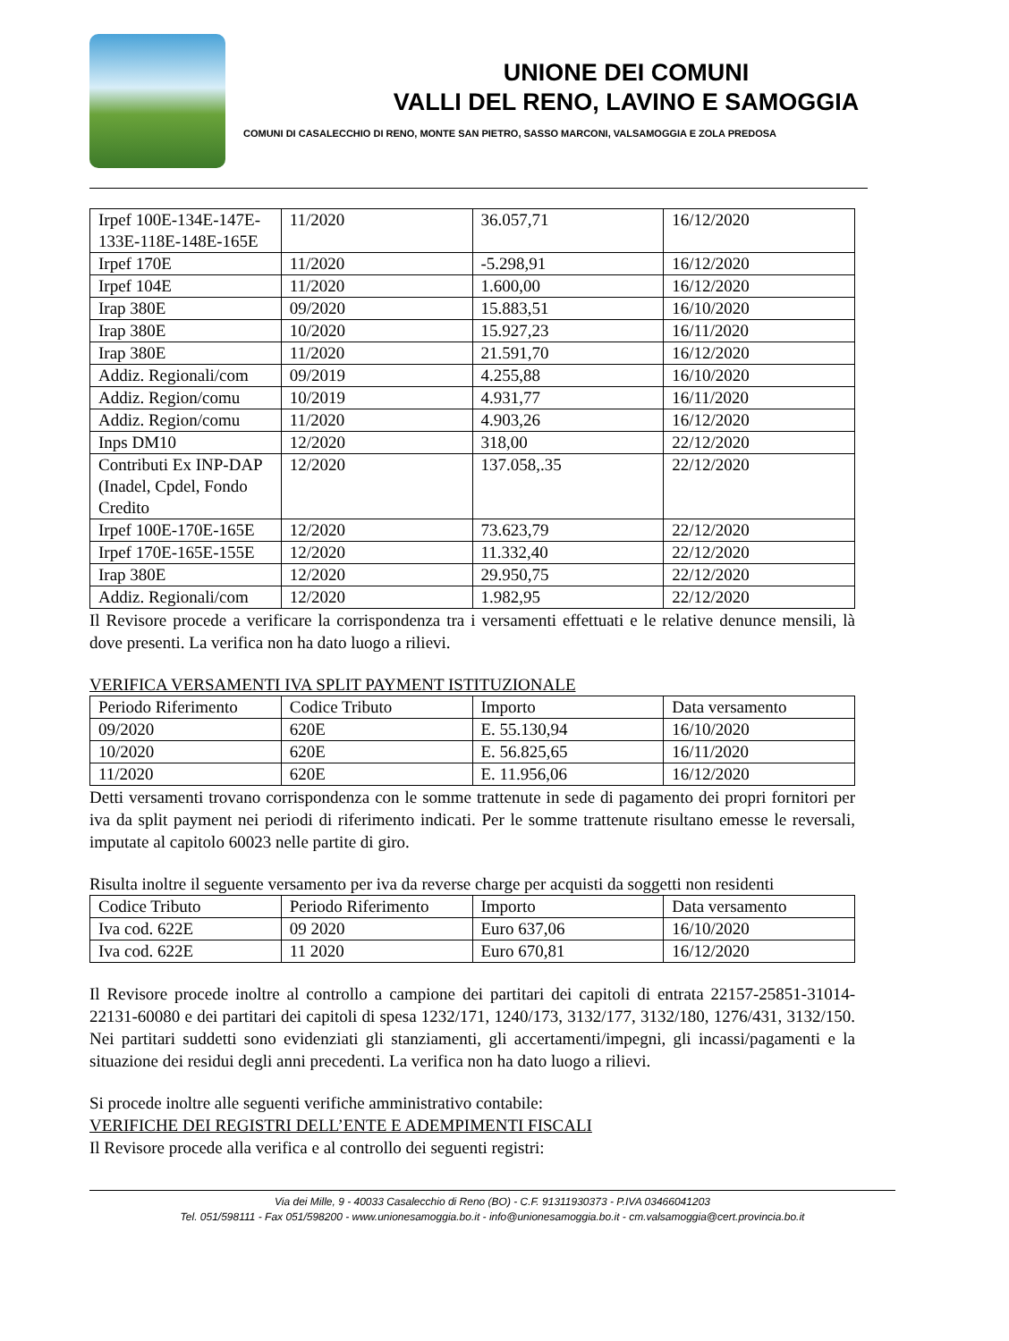UNIONE DEI COMUNI
VALLI DEL RENO, LAVINO E SAMOGGIA
COMUNI DI CASALECCHIO DI RENO, MONTE SAN PIETRO, SASSO MARCONI, VALSAMOGGIA E ZOLA PREDOSA
| Irpef 100E-134E-147E-133E-118E-148E-165E | 11/2020 | 36.057,71 | 16/12/2020 |
| Irpef 170E | 11/2020 | -5.298,91 | 16/12/2020 |
| Irpef 104E | 11/2020 | 1.600,00 | 16/12/2020 |
| Irap 380E | 09/2020 | 15.883,51 | 16/10/2020 |
| Irap 380E | 10/2020 | 15.927,23 | 16/11/2020 |
| Irap 380E | 11/2020 | 21.591,70 | 16/12/2020 |
| Addiz. Regionali/com | 09/2019 | 4.255,88 | 16/10/2020 |
| Addiz. Region/comu | 10/2019 | 4.931,77 | 16/11/2020 |
| Addiz. Region/comu | 11/2020 | 4.903,26 | 16/12/2020 |
| Inps DM10 | 12/2020 | 318,00 | 22/12/2020 |
| Contributi Ex INP-DAP (Inadel, Cpdel, Fondo Credito | 12/2020 | 137.058,.35 | 22/12/2020 |
| Irpef 100E-170E-165E | 12/2020 | 73.623,79 | 22/12/2020 |
| Irpef 170E-165E-155E | 12/2020 | 11.332,40 | 22/12/2020 |
| Irap 380E | 12/2020 | 29.950,75 | 22/12/2020 |
| Addiz. Regionali/com | 12/2020 | 1.982,95 | 22/12/2020 |
Il Revisore procede a verificare la corrispondenza tra i versamenti effettuati e le relative denunce mensili, là dove presenti. La verifica non ha dato luogo a rilievi.
VERIFICA VERSAMENTI IVA SPLIT PAYMENT ISTITUZIONALE
| Periodo Riferimento | Codice Tributo | Importo | Data versamento |
| 09/2020 | 620E | E. 55.130,94 | 16/10/2020 |
| 10/2020 | 620E | E. 56.825,65 | 16/11/2020 |
| 11/2020 | 620E | E. 11.956,06 | 16/12/2020 |
Detti versamenti trovano corrispondenza con le somme trattenute in sede di pagamento dei propri fornitori per iva da split payment nei periodi di riferimento indicati. Per le somme trattenute risultano emesse le reversali, imputate al capitolo 60023 nelle partite di giro.
Risulta inoltre il seguente versamento per iva da reverse charge per acquisti da soggetti non residenti
| Codice Tributo | Periodo Riferimento | Importo | Data versamento |
| Iva cod. 622E | 09 2020 | Euro 637,06 | 16/10/2020 |
| Iva cod. 622E | 11 2020 | Euro 670,81 | 16/12/2020 |
Il Revisore procede inoltre al controllo a campione dei partitari dei capitoli di entrata 22157-25851-31014-22131-60080 e dei partitari dei capitoli di spesa 1232/171, 1240/173, 3132/177, 3132/180, 1276/431, 3132/150. Nei partitari suddetti sono evidenziati gli stanziamenti, gli accertamenti/impegni, gli incassi/pagamenti e la situazione dei residui degli anni precedenti. La verifica non ha dato luogo a rilievi.
Si procede inoltre alle seguenti verifiche amministrativo contabile:
VERIFICHE DEI REGISTRI DELL’ENTE E ADEMPIMENTI FISCALI
Il Revisore procede alla verifica e al controllo dei seguenti registri:
Via dei Mille, 9 - 40033 Casalecchio di Reno (BO) - C.F. 91311930373 - P.IVA 03466041203
Tel. 051/598111 - Fax 051/598200 - www.unionesamoggia.bo.it - info@unionesamoggia.bo.it - cm.valsamoggia@cert.provincia.bo.it